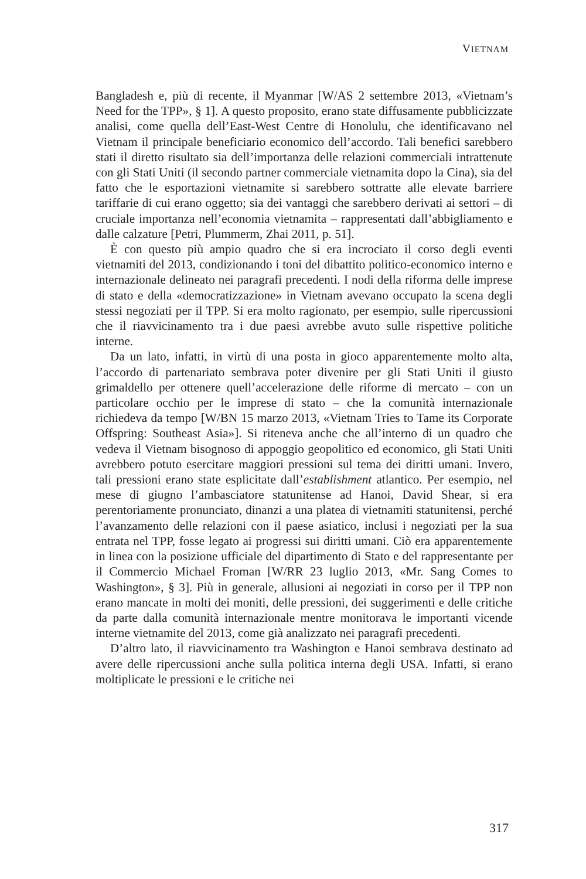VIETNAM
Bangladesh e, più di recente, il Myanmar [W/AS 2 settembre 2013, «Vietnam’s Need for the TPP», § 1]. A questo proposito, erano state diffusamente pubblicizzate analisi, come quella dell’East-West Centre di Honolulu, che identificavano nel Vietnam il principale beneficiario economico dell’accordo. Tali benefici sarebbero stati il diretto risultato sia dell’importanza delle relazioni commerciali intrattenute con gli Stati Uniti (il secondo partner commerciale vietnamita dopo la Cina), sia del fatto che le esportazioni vietnamite si sarebbero sottratte alle elevate barriere tariffarie di cui erano oggetto; sia dei vantaggi che sarebbero derivati ai settori – di cruciale importanza nell’economia vietnamita – rappresentati dall’abbigliamento e dalle calzature [Petri, Plummerm, Zhai 2011, p. 51].
È con questo più ampio quadro che si era incrociato il corso degli eventi vietnamiti del 2013, condizionando i toni del dibattito politico-economico interno e internazionale delineato nei paragrafi precedenti. I nodi della riforma delle imprese di stato e della «democratizzazione» in Vietnam avevano occupato la scena degli stessi negoziati per il TPP. Si era molto ragionato, per esempio, sulle ripercussioni che il riavvicinamento tra i due paesi avrebbe avuto sulle rispettive politiche interne.
Da un lato, infatti, in virtù di una posta in gioco apparentemente molto alta, l’accordo di partenariato sembrava poter divenire per gli Stati Uniti il giusto grimaldello per ottenere quell’accelerazione delle riforme di mercato – con un particolare occhio per le imprese di stato – che la comunità internazionale richiedeva da tempo [W/BN 15 marzo 2013, «Vietnam Tries to Tame its Corporate Offspring: Southeast Asia»]. Si riteneva anche che all’interno di un quadro che vedeva il Vietnam bisognoso di appoggio geopolitico ed economico, gli Stati Uniti avrebbero potuto esercitare maggiori pressioni sul tema dei diritti umani. Invero, tali pressioni erano state esplicitate dall’establishment atlantico. Per esempio, nel mese di giugno l’ambasciatore statunitense ad Hanoi, David Shear, si era perentoriamente pronunciato, dinanzi a una platea di vietnamiti statunitensi, perché l’avanzamento delle relazioni con il paese asiatico, inclusi i negoziati per la sua entrata nel TPP, fosse legato ai progressi sui diritti umani. Ciò era apparentemente in linea con la posizione ufficiale del dipartimento di Stato e del rappresentante per il Commercio Michael Froman [W/RR 23 luglio 2013, «Mr. Sang Comes to Washington», § 3]. Più in generale, allusioni ai negoziati in corso per il TPP non erano mancate in molti dei moniti, delle pressioni, dei suggerimenti e delle critiche da parte dalla comunità internazionale mentre monitorava le importanti vicende interne vietnamite del 2013, come già analizzato nei paragrafi precedenti.
D’altro lato, il riavvicinamento tra Washington e Hanoi sembrava destinato ad avere delle ripercussioni anche sulla politica interna degli USA. Infatti, si erano moltiplicate le pressioni e le critiche nei
317